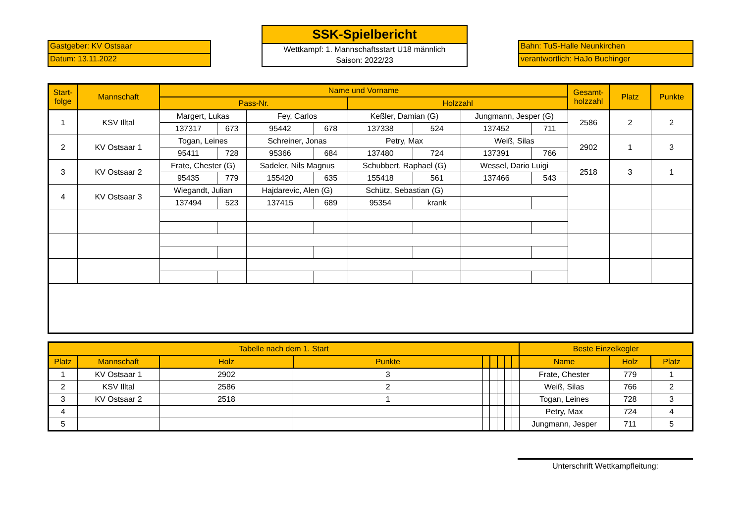Gastgeber: KV Ostsaar
Datum: 13.11.2022
SSK-Spielbericht
Wettkampf: 1. Mannschaftsstart U18 männlich
Saison: 2022/23
Bahn: TuS-Halle Neunkirchen
verantwortlich: HaJo Buchinger
| Start- folge | Mannschaft | Name und Vorname | | | | | | | | Gesamt- holzzahl | Platz | Punkte |
| --- | --- | --- | --- | --- | --- | --- | --- | --- | --- | --- | --- | --- |
| | | Pass-Nr. | | | | Holzzahl | | | | | | |
| 1 | KSV Illtal | Margert, Lukas | | Fey, Carlos | | Keßler, Damian (G) | | Jungmann, Jesper (G) | | 2586 | 2 | 2 |
| | | 137317 | 673 | 95442 | 678 | 137338 | 524 | 137452 | 711 | | | |
| 2 | KV Ostsaar 1 | Togan, Leines | | Schreiner, Jonas | | Petry, Max | | Weiß, Silas | | 2902 | 1 | 3 |
| | | 95411 | 728 | 95366 | 684 | 137480 | 724 | 137391 | 766 | | | |
| 3 | KV Ostsaar 2 | Frate, Chester (G) | | Sadeler, Nils Magnus | | Schubbert, Raphael (G) | | Wessel, Dario Luigi | | 2518 | 3 | 1 |
| | | 95435 | 779 | 155420 | 635 | 155418 | 561 | 137466 | 543 | | | |
| 4 | KV Ostsaar 3 | Wiegandt, Julian | | Hajdarevic, Alen (G) | | Schütz, Sebastian (G) | | | | | | |
| | | 137494 | 523 | 137415 | 689 | 95354 | krank | | | | | |
| Tabelle nach dem 1. Start | | | | | | | | | Beste Einzelkegler | | |
| --- | --- | --- | --- | --- | --- | --- | --- | --- | --- | --- | --- |
| Platz | Mannschaft | Holz | Punkte | | | | | | Name | Holz | Platz |
| 1 | KV Ostsaar 1 | 2902 | 3 | | | | | | Frate, Chester | 779 | 1 |
| 2 | KSV Illtal | 2586 | 2 | | | | | | Weiß, Silas | 766 | 2 |
| 3 | KV Ostsaar 2 | 2518 | 1 | | | | | | Togan, Leines | 728 | 3 |
| 4 | | | | | | | | | Petry, Max | 724 | 4 |
| 5 | | | | | | | | | Jungmann, Jesper | 711 | 5 |
Unterschrift Wettkampfleitung: